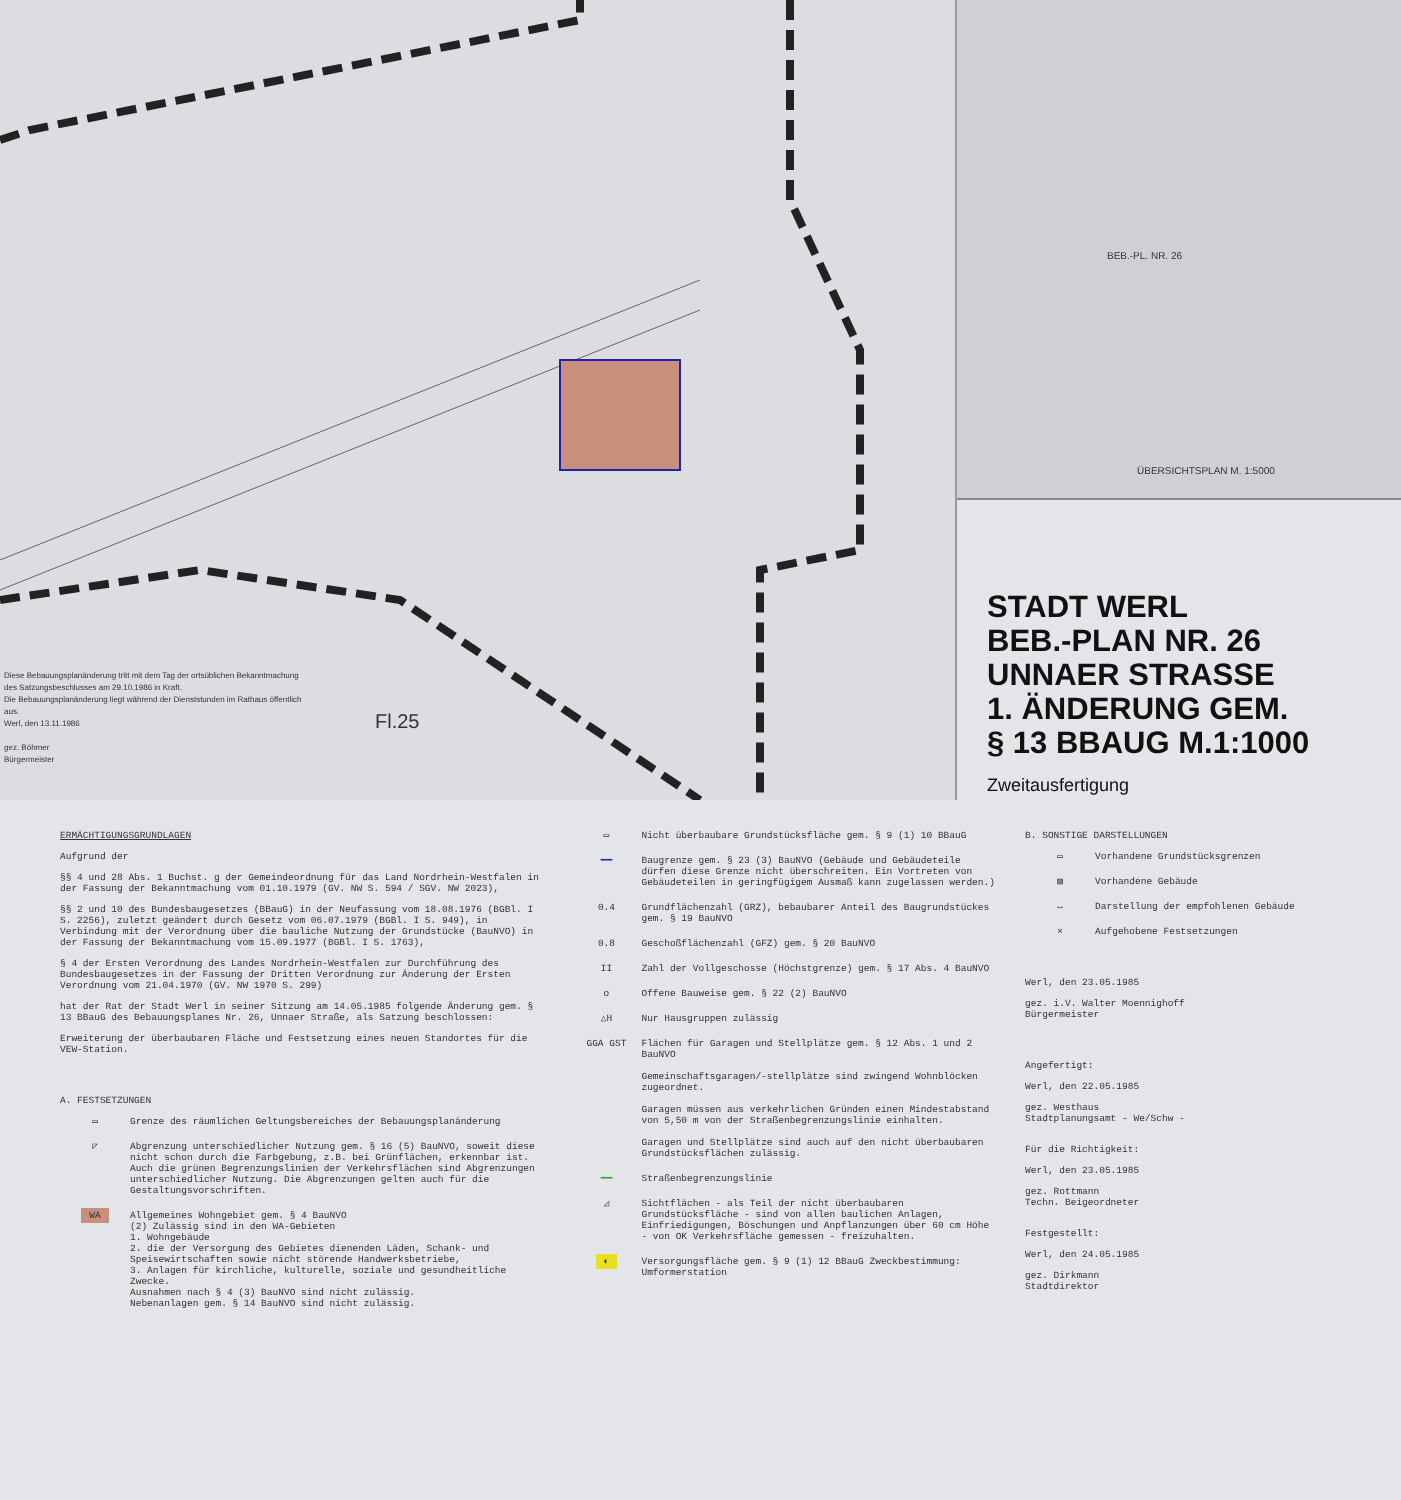Fl.25
Diese Bebauungsplanänderung tritt mit dem Tag der ortsüblichen Bekanntmachung des Satzungsbeschlusses am 29.10.1986 in Kraft.
Die Bebauungsplanänderung liegt während der Dienststunden im Rathaus öffentlich aus.
Werl, den 13.11.1986
gez. Böhmer
Bürgermeister
BEB.-PL. NR. 26
ÜBERSICHTSPLAN M. 1:5000
STADT WERL
BEB.-PLAN NR. 26
UNNAER STRASSE
1. ÄNDERUNG GEM.
§ 13 BBAUG M.1:1000
Zweitausfertigung
ERMÄCHTIGUNGSGRUNDLAGEN
Aufgrund der
§§ 4 und 28 Abs. 1 Buchst. g der Gemeindeordnung für das Land Nordrhein-Westfalen in der Fassung der Bekanntmachung vom 01.10.1979 (GV. NW S. 594 / SGV. NW 2023),
§§ 2 und 10 des Bundesbaugesetzes (BBauG) in der Neufassung vom 18.08.1976 (BGBl. I S. 2256), zuletzt geändert durch Gesetz vom 06.07.1979 (BGBl. I S. 949), in Verbindung mit der Verordnung über die bauliche Nutzung der Grundstücke (BauNVO) in der Fassung der Bekanntmachung vom 15.09.1977 (BGBl. I S. 1763),
§ 4 der Ersten Verordnung des Landes Nordrhein-Westfalen zur Durchführung des Bundesbaugesetzes in der Fassung der Dritten Verordnung zur Änderung der Ersten Verordnung vom 21.04.1970 (GV. NW 1970 S. 299)
hat der Rat der Stadt Werl in seiner Sitzung am 14.05.1985 folgende Änderung gem. § 13 BBauG des Bebauungsplanes Nr. 26, Unnaer Straße, als Satzung beschlossen:
Erweiterung der überbaubaren Fläche und Festsetzung eines neuen Standortes für die VEW-Station.
A. FESTSETZUNGEN
▭ Grenze des räumlichen Geltungsbereiches der Bebauungsplanänderung
◸ Abgrenzung unterschiedlicher Nutzung gem. § 16 (5) BauNVO, soweit diese nicht schon durch die Farbgebung, z.B. bei Grünflächen, erkennbar ist. Auch die grünen Begrenzungslinien der Verkehrsflächen sind Abgrenzungen unterschiedlicher Nutzung. Die Abgrenzungen gelten auch für die Gestaltungsvorschriften.
WA Allgemeines Wohngebiet gem. § 4 BauNVO
(2) Zulässig sind in den WA-Gebieten
1. Wohngebäude
2. die der Versorgung des Gebietes dienenden Läden, Schank- und Speisewirtschaften sowie nicht störende Handwerksbetriebe,
3. Anlagen für kirchliche, kulturelle, soziale und gesundheitliche Zwecke.
Ausnahmen nach § 4 (3) BauNVO sind nicht zulässig.
Nebenanlagen gem. § 14 BauNVO sind nicht zulässig.
▭ Nicht überbaubare Grundstücksfläche gem. § 9 (1) 10 BBauG
━━ Baugrenze gem. § 23 (3) BauNVO (Gebäude und Gebäudeteile dürfen diese Grenze nicht überschreiten. Ein Vortreten von Gebäudeteilen in geringfügigem Ausmaß kann zugelassen werden.)
0.4 Grundflächenzahl (GRZ), bebaubarer Anteil des Baugrundstückes gem. § 19 BauNVO
0.8 Geschoßflächenzahl (GFZ) gem. § 20 BauNVO
II Zahl der Vollgeschosse (Höchstgrenze) gem. § 17 Abs. 4 BauNVO
o Offene Bauweise gem. § 22 (2) BauNVO
△H Nur Hausgruppen zulässig
GGA GST Flächen für Garagen und Stellplätze gem. § 12 Abs. 1 und 2 BauNVO
Gemeinschaftsgaragen/-stellplätze sind zwingend Wohnblöcken zugeordnet.
Garagen müssen aus verkehrlichen Gründen einen Mindestabstand von 5,50 m von der Straßenbegrenzungslinie einhalten.
Garagen und Stellplätze sind auch auf den nicht überbaubaren Grundstücksflächen zulässig.
━━ Straßenbegrenzungslinie
◿ Sichtflächen - als Teil der nicht überbaubaren Grundstücksfläche - sind von allen baulichen Anlagen, Einfriedigungen, Böschungen und Anpflanzungen über 60 cm Höhe - von OK Verkehrsfläche gemessen - freizuhalten.
◐ Versorgungsfläche gem. § 9 (1) 12 BBauG Zweckbestimmung: Umformerstation
B. SONSTIGE DARSTELLUNGEN
▭ Vorhandene Grundstücksgrenzen
▨ Vorhandene Gebäude
↔ Darstellung der empfohlenen Gebäude
× Aufgehobene Festsetzungen
Werl, den 23.05.1985
gez. i.V. Walter Moennighoff
Bürgermeister
Angefertigt:
Werl, den 22.05.1985
gez. Westhaus
Stadtplanungsamt - We/Schw -
Für die Richtigkeit:
Werl, den 23.05.1985
gez. Rottmann
Techn. Beigeordneter
Festgestellt:
Werl, den 24.05.1985
gez. Dirkmann
Stadtdirektor